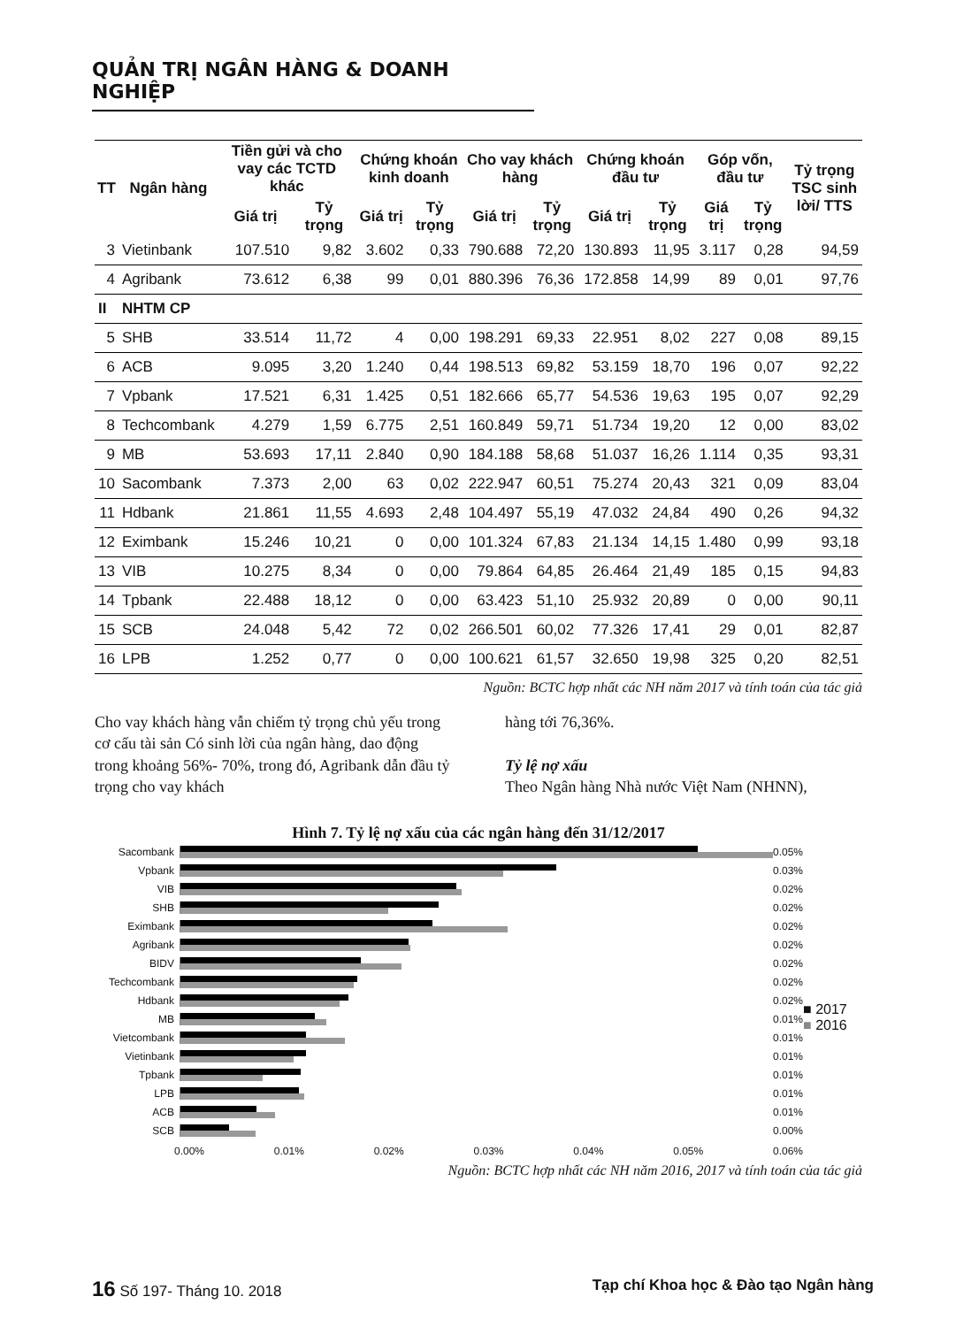QUẢN TRỊ NGÂN HÀNG & DOANH NGHIỆP
| TT | Ngân hàng | Tiền gửi và cho vay các TCTD khác | | Chứng khoán kinh doanh | | Cho vay khách hàng | | Chứng khoán đầu tư | | Góp vốn, đầu tư | | Tỷ trọng TSC sinh lời/ TTS |
| --- | --- | --- | --- | --- | --- | --- | --- | --- | --- | --- | --- | --- |
| | | Giá trị | Tỷ trọng | Giá trị | Tỷ trọng | Giá trị | Tỷ trọng | Giá trị | Tỷ trọng | Giá trị | Tỷ trọng | |
| 3 | Vietinbank | 107.510 | 9,82 | 3.602 | 0,33 | 790.688 | 72,20 | 130.893 | 11,95 | 3.117 | 0,28 | 94,59 |
| 4 | Agribank | 73.612 | 6,38 | 99 | 0,01 | 880.396 | 76,36 | 172.858 | 14,99 | 89 | 0,01 | 97,76 |
| II | NHTM CP | | | | | | | | | | | |
| 5 | SHB | 33.514 | 11,72 | 4 | 0,00 | 198.291 | 69,33 | 22.951 | 8,02 | 227 | 0,08 | 89,15 |
| 6 | ACB | 9.095 | 3,20 | 1.240 | 0,44 | 198.513 | 69,82 | 53.159 | 18,70 | 196 | 0,07 | 92,22 |
| 7 | Vpbank | 17.521 | 6,31 | 1.425 | 0,51 | 182.666 | 65,77 | 54.536 | 19,63 | 195 | 0,07 | 92,29 |
| 8 | Techcombank | 4.279 | 1,59 | 6.775 | 2,51 | 160.849 | 59,71 | 51.734 | 19,20 | 12 | 0,00 | 83,02 |
| 9 | MB | 53.693 | 17,11 | 2.840 | 0,90 | 184.188 | 58,68 | 51.037 | 16,26 | 1.114 | 0,35 | 93,31 |
| 10 | Sacombank | 7.373 | 2,00 | 63 | 0,02 | 222.947 | 60,51 | 75.274 | 20,43 | 321 | 0,09 | 83,04 |
| 11 | Hdbank | 21.861 | 11,55 | 4.693 | 2,48 | 104.497 | 55,19 | 47.032 | 24,84 | 490 | 0,26 | 94,32 |
| 12 | Eximbank | 15.246 | 10,21 | 0 | 0,00 | 101.324 | 67,83 | 21.134 | 14,15 | 1.480 | 0,99 | 93,18 |
| 13 | VIB | 10.275 | 8,34 | 0 | 0,00 | 79.864 | 64,85 | 26.464 | 21,49 | 185 | 0,15 | 94,83 |
| 14 | Tpbank | 22.488 | 18,12 | 0 | 0,00 | 63.423 | 51,10 | 25.932 | 20,89 | 0 | 0,00 | 90,11 |
| 15 | SCB | 24.048 | 5,42 | 72 | 0,02 | 266.501 | 60,02 | 77.326 | 17,41 | 29 | 0,01 | 82,87 |
| 16 | LPB | 1.252 | 0,77 | 0 | 0,00 | 100.621 | 61,57 | 32.650 | 19,98 | 325 | 0,20 | 82,51 |
Nguồn: BCTC hợp nhất các NH năm 2017 và tính toán của tác giả
Cho vay khách hàng vẫn chiếm tỷ trọng chủ yếu trong cơ cấu tài sản Có sinh lời của ngân hàng, dao động trong khoảng 56%- 70%, trong đó, Agribank dẫn đầu tỷ trọng cho vay khách
hàng tới 76,36%.
Tỷ lệ nợ xấu
Theo Ngân hàng Nhà nước Việt Nam (NHNN),
Hình 7. Tỷ lệ nợ xấu của các ngân hàng đến 31/12/2017
Sacombank 0.05%
Vpbank 0.03%
VIB 0.02%
SHB 0.02%
Eximbank 0.02%
Agribank 0.02%
BIDV 0.02%
Techcombank 0.02%
Hdbank 0.02%
MB 0.01%
Vietcombank 0.01%
Vietinbank 0.01%
Tpbank 0.01%
LPB 0.01%
ACB 0.01%
SCB 0.00%
0.00% 0.01% 0.02% 0.03% 0.04% 0.05% 0.06%
■ 2017
■ 2016
Nguồn: BCTC hợp nhất các NH năm 2016, 2017 và tính toán của tác giả
16 Số 197- Tháng 10. 2018 Tạp chí Khoa học & Đào tạo Ngân hàng